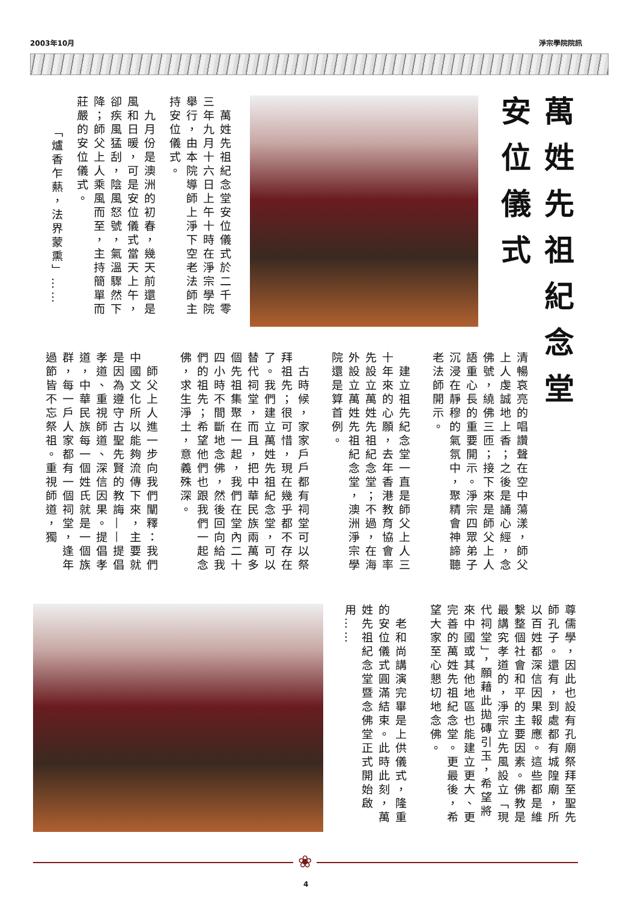2003年10月 淨宗學院院訊
萬姓先祖紀念堂安位儀式
　萬姓先祖紀念堂安位儀式於二千零三年九月十六日上午十時在淨宗學院舉行，由本院導師上淨下空老法師主持安位儀式。
　九月份是澳洲的初春，幾天前還是風和日暖，可是安位儀式當天上午，卻疾風猛刮，陰風怒號，氣溫驟然下降；師父上人乘風而至，主持簡單而莊嚴的安位儀式。
「爐香乍爇，法界蒙熏」……
清暢哀亮的唱讚聲在空中蕩漾，師父上人虔誠地上香；之後是誦心經，念佛號，繞佛三匝；接下來是師父上人語重心長的重要開示。淨宗四眾弟子沉浸在靜穆的氣氛中，聚精會神諦聽老法師開示。
　建立祖先紀念堂一直是師父上人三十年來的心願，去年香港教育協會率先設立萬姓先祖紀念堂；不過，在海外設立萬姓先祖紀念堂，澳洲淨宗學院還是算首例。
　古時候，家家戶戶都有祠堂可以祭拜祖先；很可惜，現在幾乎都不存在了。我們建立萬姓先祖紀念堂，可以替代祠堂，而且，把中華民族兩萬多個先祖集聚在一起，我們在堂內二十四小時不間斷地念佛，然後回向給我們的祖先；希望他們也跟我們一起念佛，求生淨土，意義殊深。
　師父上人進一步向我們闡釋：我們中國文化所以能夠流傳下來，主要就是因為遵守古聖先賢的教誨——提倡孝道、重視師道、深信因果。提倡孝道，中華民族每一個姓氏就是一個族群，每一戶人家都有一個祠堂，逢年過節皆不忘祭祖。重視師道，獨
尊儒學，因此也設有孔廟祭拜至聖先師孔子。還有，到處都有城隍廟，所以百姓都深信因果報應。這些都是維繫整個社會和平的主要因素。佛教是最講究孝道的，淨宗立先風設立「現代祠堂」，願藉此拋磚引玉，希望將來中國或其他地區也能建立更大、更完善的萬姓先祖紀念堂。更最後，希望大家至心懇切地念佛。
　老和尚講演完畢是上供儀式，隆重的安位儀式圓滿結束。此時此刻，萬姓先祖紀念堂暨念佛堂正式開始啟用……
❀
4